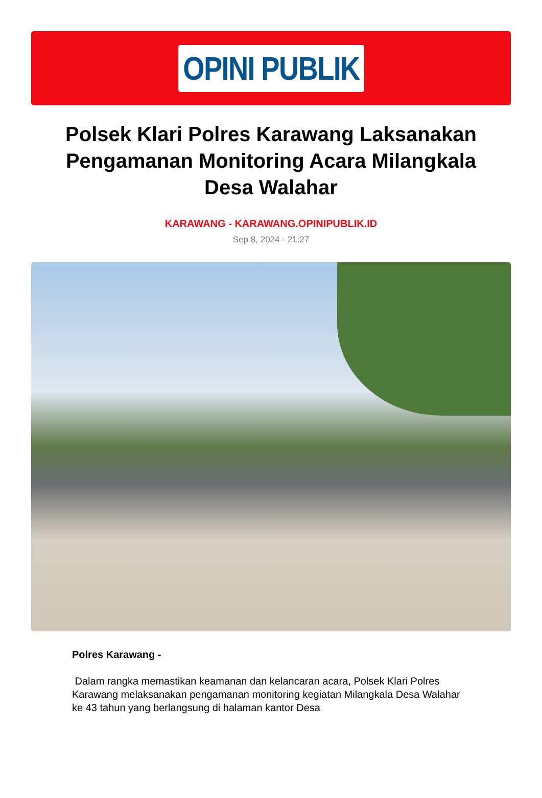OPINI PUBLIK
Polsek Klari Polres Karawang Laksanakan Pengamanan Monitoring Acara Milangkala Desa Walahar
KARAWANG - KARAWANG.OPINIPUBLIK.ID
Sep 8, 2024 - 21:27
Polres Karawang -
Dalam rangka memastikan keamanan dan kelancaran acara, Polsek Klari Polres Karawang melaksanakan pengamanan monitoring kegiatan Milangkala Desa Walahar ke 43 tahun yang berlangsung di halaman kantor Desa